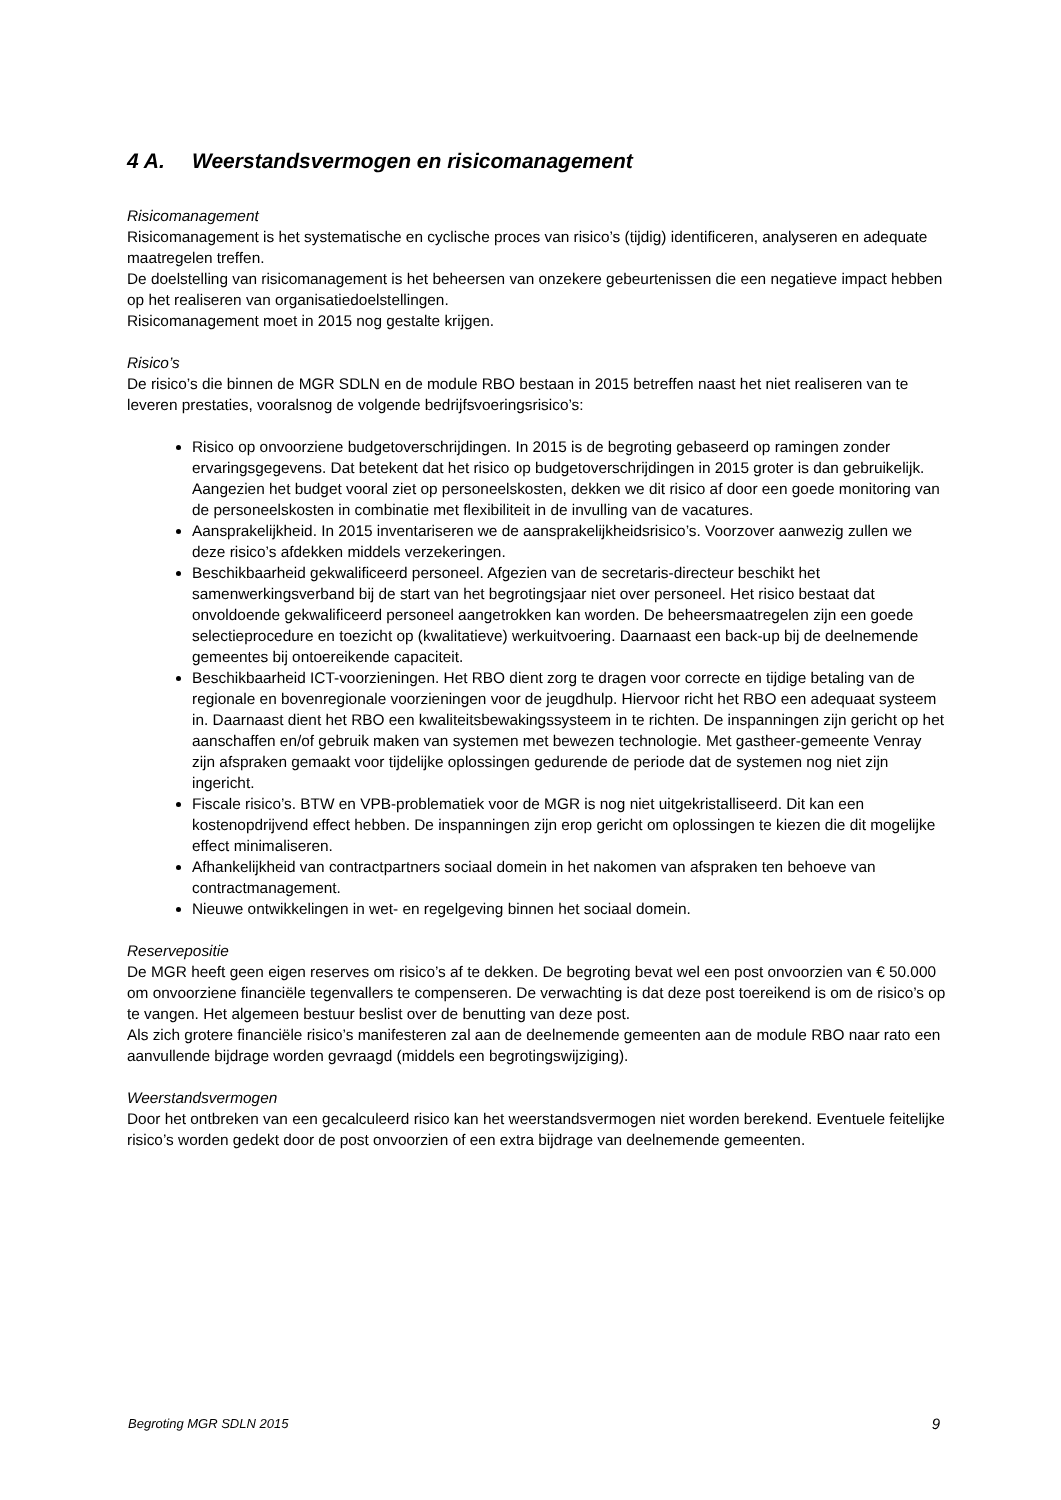4 A. Weerstandsvermogen en risicomanagement
Risicomanagement
Risicomanagement is het systematische en cyclische proces van risico’s (tijdig) identificeren, analyseren en adequate maatregelen treffen.
De doelstelling van risicomanagement is het beheersen van onzekere gebeurtenissen die een negatieve impact hebben op het realiseren van organisatiedoelstellingen.
Risicomanagement moet in 2015 nog gestalte krijgen.
Risico’s
De risico’s die binnen de MGR SDLN en de module RBO bestaan in 2015 betreffen naast het niet realiseren van te leveren prestaties, vooralsnog de volgende bedrijfsvoeringsrisico’s:
Risico op onvoorziene budgetoverschrijdingen. In 2015 is de begroting gebaseerd op ramingen zonder ervaringsgegevens. Dat betekent dat het risico op budgetoverschrijdingen in 2015 groter is dan gebruikelijk. Aangezien het budget vooral ziet op personeelskosten, dekken we dit risico af door een goede monitoring van de personeelskosten in combinatie met flexibiliteit in de invulling van de vacatures.
Aansprakelijkheid. In 2015 inventariseren we de aansprakelijkheidsrisico’s. Voorzover aanwezig zullen we deze risico’s afdekken middels verzekeringen.
Beschikbaarheid gekwalificeerd personeel. Afgezien van de secretaris-directeur beschikt het samenwerkingsverband bij de start van het begrotingsjaar niet over personeel. Het risico bestaat dat onvoldoende gekwalificeerd personeel aangetrokken kan worden. De beheersmaatregelen zijn een goede selectieprocedure en toezicht op (kwalitatieve) werkuitvoering. Daarnaast een back-up bij de deelnemende gemeentes bij ontoereikende capaciteit.
Beschikbaarheid ICT-voorzieningen. Het RBO dient zorg te dragen voor correcte en tijdige betaling van de regionale en bovenregionale voorzieningen voor de jeugdhulp. Hiervoor richt het RBO een adequaat systeem in. Daarnaast dient het RBO een kwaliteitsbewakingssysteem in te richten. De inspanningen zijn gericht op het aanschaffen en/of gebruik maken van systemen met bewezen technologie. Met gastheer-gemeente Venray zijn afspraken gemaakt voor tijdelijke oplossingen gedurende de periode dat de systemen nog niet zijn ingericht.
Fiscale risico’s. BTW en VPB-problematiek voor de MGR is nog niet uitgekristalliseerd. Dit kan een kostenopdrijvend effect hebben. De inspanningen zijn erop gericht om oplossingen te kiezen die dit mogelijke effect minimaliseren.
Afhankelijkheid van contractpartners sociaal domein in het nakomen van afspraken ten behoeve van contractmanagement.
Nieuwe ontwikkelingen in wet- en regelgeving binnen het sociaal domein.
Reservepositie
De MGR heeft geen eigen reserves om risico’s af te dekken. De begroting bevat wel een post onvoorzien van € 50.000 om onvoorziene financiële tegenvallers te compenseren. De verwachting is dat deze post toereikend is om de risico’s op te vangen. Het algemeen bestuur beslist over de benutting van deze post.
Als zich grotere financiële risico’s manifesteren zal aan de deelnemende gemeenten aan de module RBO naar rato een aanvullende bijdrage worden gevraagd (middels een begrotingswijziging).
Weerstandsvermogen
Door het ontbreken van een gecalculeerd risico kan het weerstandsvermogen niet worden berekend. Eventuele feitelijke risico’s worden gedekt door de post onvoorzien of een extra bijdrage van deelnemende gemeenten.
Begroting MGR SDLN 2015 9